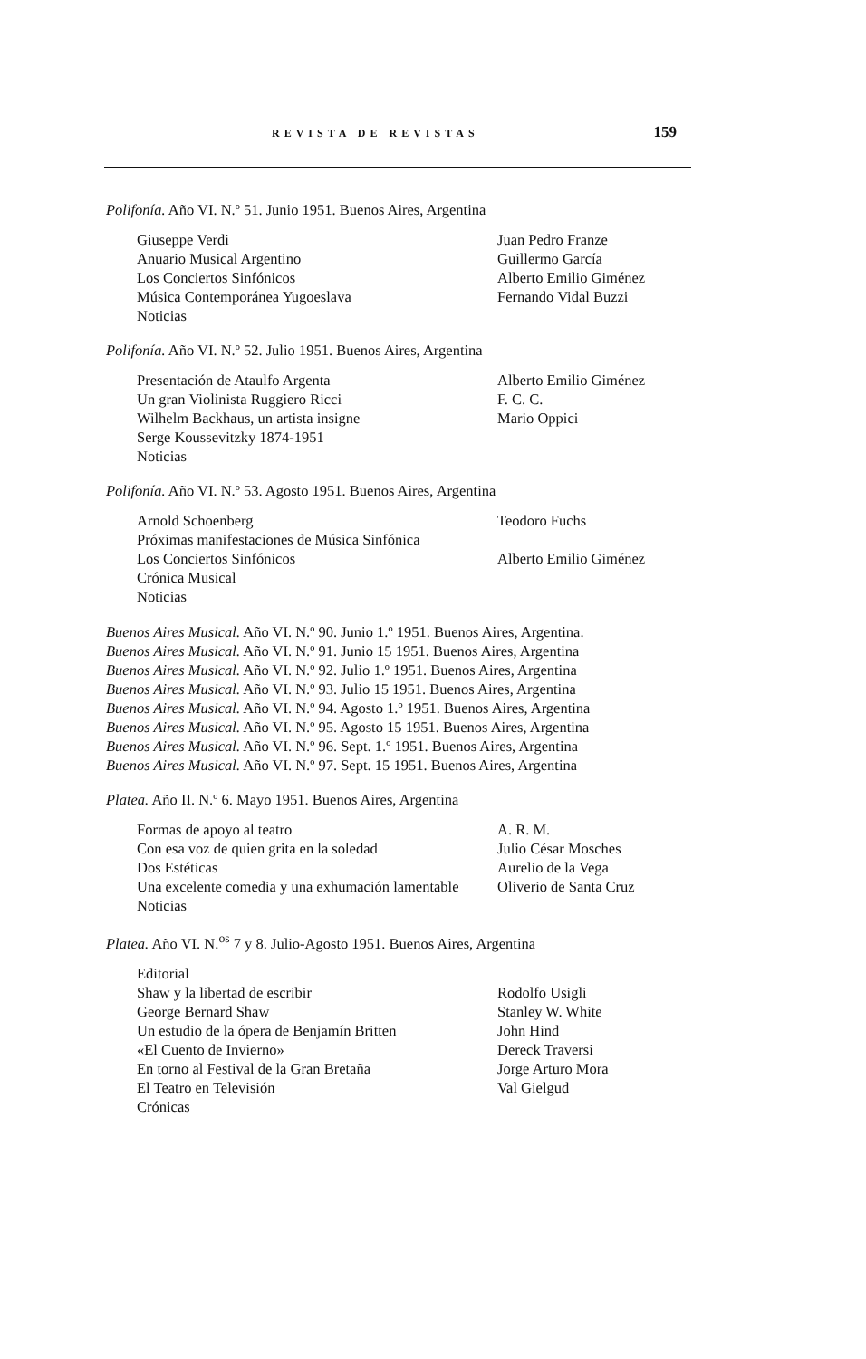REVISTA DE REVISTAS 159
Polifonía. Año VI. N.º 51. Junio 1951. Buenos Aires, Argentina
| Giuseppe Verdi | Juan Pedro Franze |
| Anuario Musical Argentino | Guillermo García |
| Los Conciertos Sinfónicos | Alberto Emilio Giménez |
| Música Contemporánea Yugoeslava | Fernando Vidal Buzzi |
| Noticias | |
Polifonía. Año VI. N.º 52. Julio 1951. Buenos Aires, Argentina
| Presentación de Ataulfo Argenta | Alberto Emilio Giménez |
| Un gran Violinista Ruggiero Ricci | F. C. C. |
| Wilhelm Backhaus, un artista insigne | Mario Oppici |
| Serge Koussevitzky 1874-1951 | |
| Noticias | |
Polifonía. Año VI. N.º 53. Agosto 1951. Buenos Aires, Argentina
| Arnold Schoenberg | Teodoro Fuchs |
| Próximas manifestaciones de Música Sinfónica | |
| Los Conciertos Sinfónicos | Alberto Emilio Giménez |
| Crónica Musical | |
| Noticias | |
Buenos Aires Musical. Año VI. N.º 90. Junio 1.º 1951. Buenos Aires, Argentina.
Buenos Aires Musical. Año VI. N.º 91. Junio 15 1951. Buenos Aires, Argentina
Buenos Aires Musical. Año VI. N.º 92. Julio 1.º 1951. Buenos Aires, Argentina
Buenos Aires Musical. Año VI. N.º 93. Julio 15 1951. Buenos Aires, Argentina
Buenos Aires Musical. Año VI. N.º 94. Agosto 1.º 1951. Buenos Aires, Argentina
Buenos Aires Musical. Año VI. N.º 95. Agosto 15 1951. Buenos Aires, Argentina
Buenos Aires Musical. Año VI. N.º 96. Sept. 1.º 1951. Buenos Aires, Argentina
Buenos Aires Musical. Año VI. N.º 97. Sept. 15 1951. Buenos Aires, Argentina
Platea. Año II. N.º 6. Mayo 1951. Buenos Aires, Argentina
| Formas de apoyo al teatro | A. R. M. |
| Con esa voz de quien grita en la soledad | Julio César Mosches |
| Dos Estéticas | Aurelio de la Vega |
| Una excelente comedia y una exhumación lamentable | Oliverio de Santa Cruz |
| Noticias | |
Platea. Año VI. N.<sup>os</sup> 7 y 8. Julio-Agosto 1951. Buenos Aires, Argentina
| Editorial | |
| Shaw y la libertad de escribir | Rodolfo Usigli |
| George Bernard Shaw | Stanley W. White |
| Un estudio de la ópera de Benjamín Britten | John Hind |
| «El Cuento de Invierno» | Dereck Traversi |
| En torno al Festival de la Gran Bretaña | Jorge Arturo Mora |
| El Teatro en Televisión | Val Gielgud |
| Crónicas | |